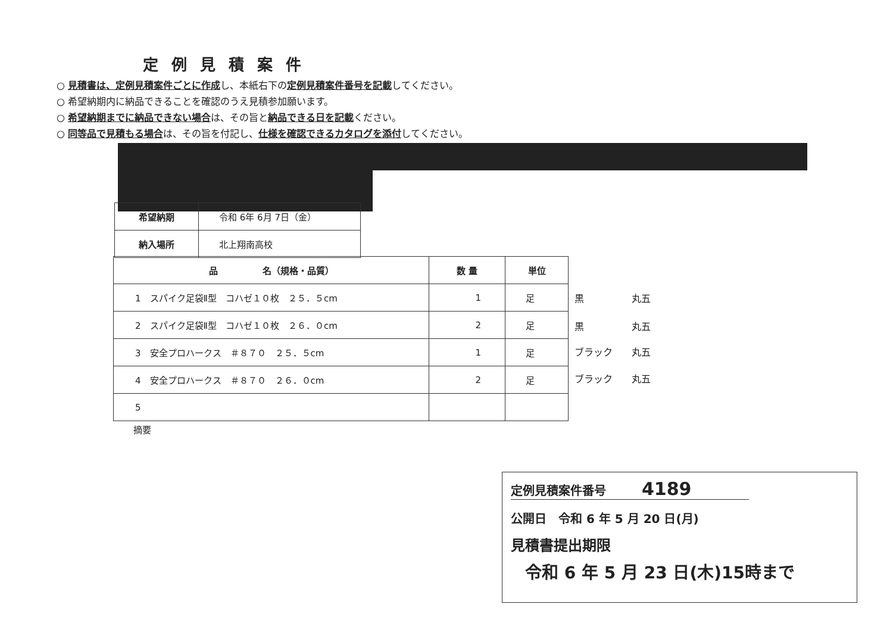定例見積案件
○ 見積書は、定例見積案件ごとに作成し、本紙右下の定例見積案件番号を記載してください。
○ 希望納期内に納品できることを確認のうえ見積参加願います。
○ 希望納期までに納品できない場合は、その旨と納品できる日を記載ください。
○ 同等品で見積もる場合は、その旨を付記し、仕様を確認できるカタログを添付してください。
| 希望納期 | 令和 6年 6月 7日（金） |
| 納入場所 | 北上翔南高校 |
| 品 名（規格・品質） | 数 量 | 単位 |
| --- | --- | --- |
| 1 スパイク足袋Ⅱ型 コハゼ１０枚 ２５．５cm | 1 | 足 |
| 2 スパイク足袋Ⅱ型 コハゼ１０枚 ２６．０cm | 2 | 足 |
| 3 安全プロハークス ＃８７０ ２５．５cm | 1 | 足 |
| 4 安全プロハークス ＃８７０ ２６．０cm | 2 | 足 |
| 5 | | |
黒　　　　　丸五
黒　　　　　丸五
ブラック　　丸五
ブラック　　丸五
摘要
定例見積案件番号　　　4189
公開日　令和 6 年 5 月 20 日(月)
見積書提出期限
令和 6 年 5 月 23 日(木)15時まで